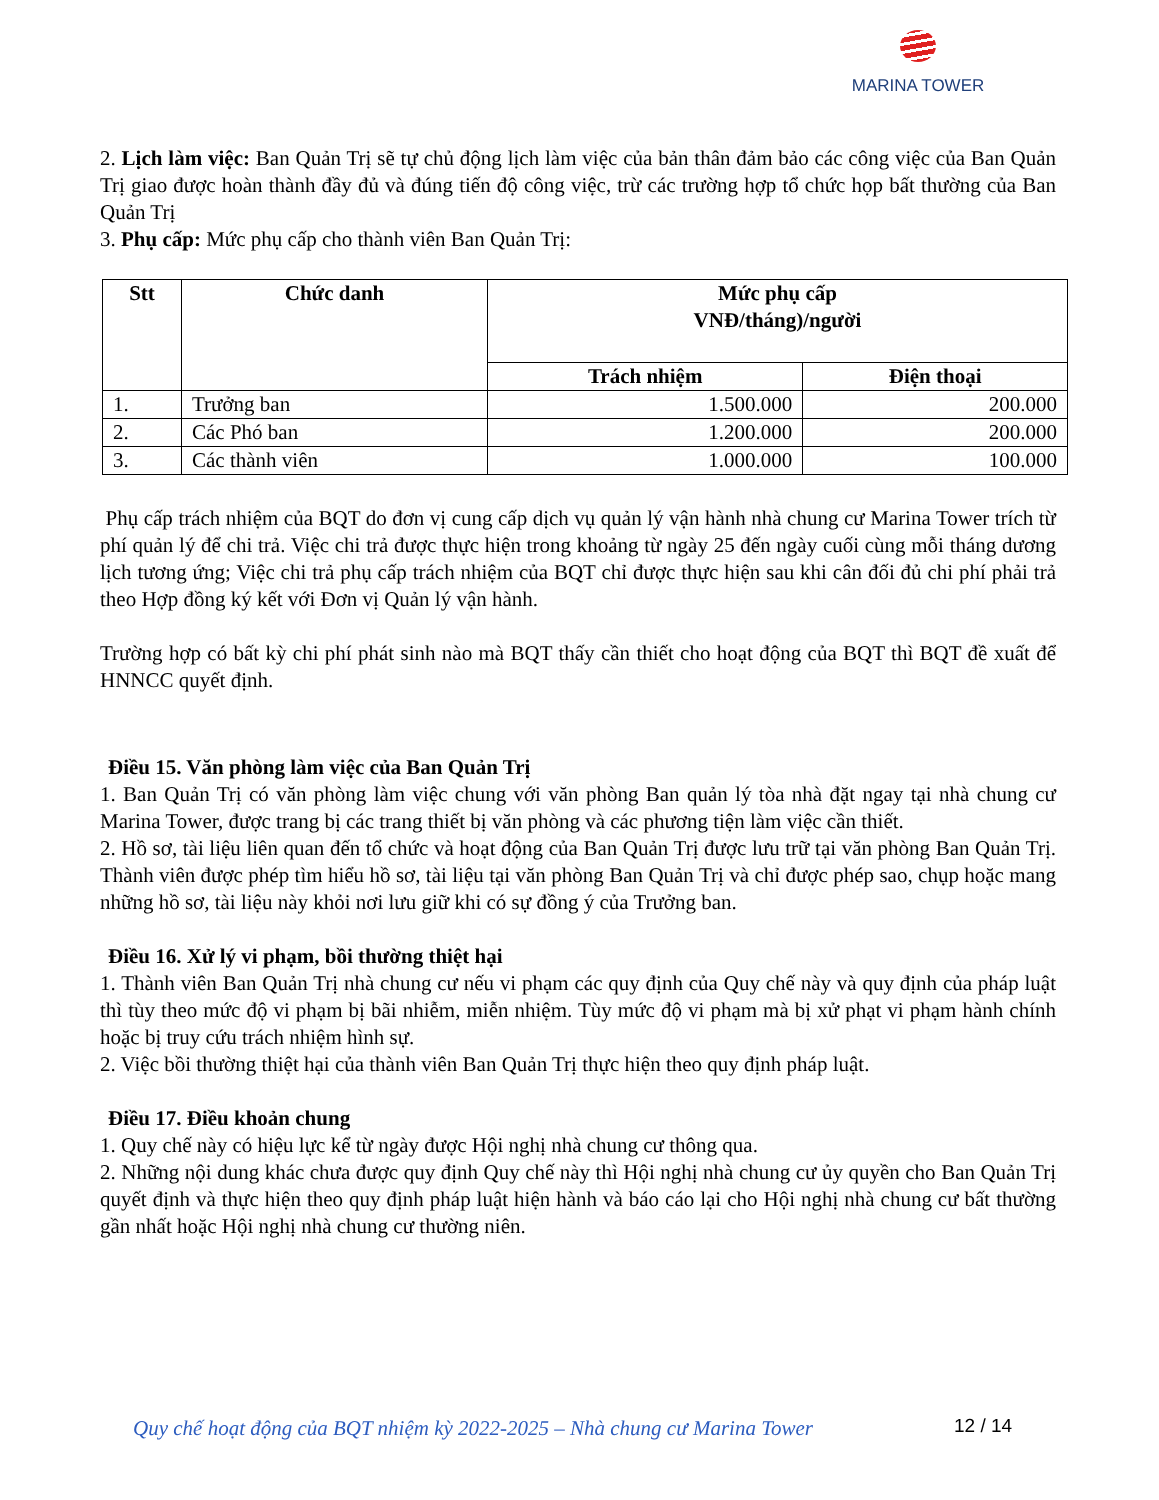MARINA TOWER
2. Lịch làm việc: Ban Quản Trị sẽ tự chủ động lịch làm việc của bản thân đảm bảo các công việc của Ban Quản Trị giao được hoàn thành đầy đủ và đúng tiến độ công việc, trừ các trường hợp tổ chức họp bất thường của Ban Quản Trị
3. Phụ cấp: Mức phụ cấp cho thành viên Ban Quản Trị:
| Stt | Chức danh | Mức phụ cấp VNĐ/tháng)/người | |
| --- | --- | --- | --- |
| | | Trách nhiệm | Điện thoại |
| 1. | Trưởng ban | 1.500.000 | 200.000 |
| 2. | Các Phó ban | 1.200.000 | 200.000 |
| 3. | Các thành viên | 1.000.000 | 100.000 |
Phụ cấp trách nhiệm của BQT do đơn vị cung cấp dịch vụ quản lý vận hành nhà chung cư Marina Tower trích từ phí quản lý để chi trả. Việc chi trả được thực hiện trong khoảng từ ngày 25 đến ngày cuối cùng mỗi tháng dương lịch tương ứng; Việc chi trả phụ cấp trách nhiệm của BQT chỉ được thực hiện sau khi cân đối đủ chi phí phải trả theo Hợp đồng ký kết với Đơn vị Quản lý vận hành.
Trường hợp có bất kỳ chi phí phát sinh nào mà BQT thấy cần thiết cho hoạt động của BQT thì BQT đề xuất để HNNCC quyết định.
Điều 15. Văn phòng làm việc của Ban Quản Trị
1. Ban Quản Trị có văn phòng làm việc chung với văn phòng Ban quản lý tòa nhà đặt ngay tại nhà chung cư Marina Tower, được trang bị các trang thiết bị văn phòng và các phương tiện làm việc cần thiết.
2. Hồ sơ, tài liệu liên quan đến tổ chức và hoạt động của Ban Quản Trị được lưu trữ tại văn phòng Ban Quản Trị. Thành viên được phép tìm hiểu hồ sơ, tài liệu tại văn phòng Ban Quản Trị và chỉ được phép sao, chụp hoặc mang những hồ sơ, tài liệu này khỏi nơi lưu giữ khi có sự đồng ý của Trưởng ban.
Điều 16. Xử lý vi phạm, bồi thường thiệt hại
1. Thành viên Ban Quản Trị nhà chung cư nếu vi phạm các quy định của Quy chế này và quy định của pháp luật thì tùy theo mức độ vi phạm bị bãi nhiễm, miễn nhiệm. Tùy mức độ vi phạm mà bị xử phạt vi phạm hành chính hoặc bị truy cứu trách nhiệm hình sự.
2. Việc bồi thường thiệt hại của thành viên Ban Quản Trị thực hiện theo quy định pháp luật.
Điều 17. Điều khoản chung
1. Quy chế này có hiệu lực kể từ ngày được Hội nghị nhà chung cư thông qua.
2. Những nội dung khác chưa được quy định Quy chế này thì Hội nghị nhà chung cư ủy quyền cho Ban Quản Trị quyết định và thực hiện theo quy định pháp luật hiện hành và báo cáo lại cho Hội nghị nhà chung cư bất thường gần nhất hoặc Hội nghị nhà chung cư thường niên.
Quy chế hoạt động của BQT nhiệm kỳ 2022-2025 – Nhà chung cư Marina Tower
12 / 14